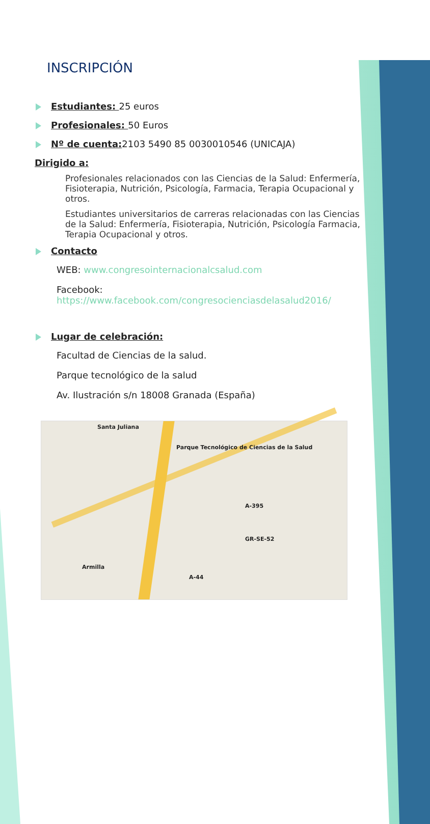INSCRIPCIÓN
Estudiantes: 25 euros
Profesionales: 50 Euros
Nº de cuenta: 2103 5490 85 0030010546 (UNICAJA)
Dirigido a:
Profesionales relacionados con las Ciencias de la Salud: Enfermería, Fisioterapia, Nutrición, Psicología, Farmacia, Terapia Ocupacional y otros.
Estudiantes universitarios de carreras relacionadas con las Ciencias de la Salud: Enfermería, Fisioterapia, Nutrición, Psicología Farmacia, Terapia Ocupacional y otros.
Contacto
WEB: www.congresointernacionalcsalud.com
Facebook:
https://www.facebook.com/congresocienciasdelasalud2016/
Lugar de celebración:
Facultad de Ciencias de la salud.
Parque tecnológico de la salud
Av. Ilustración s/n 18008 Granada (España)
Parque Tecnológico de Ciencias de la Salud
Santa Juliana
Armilla
GR-SE-52
A-395
A-44